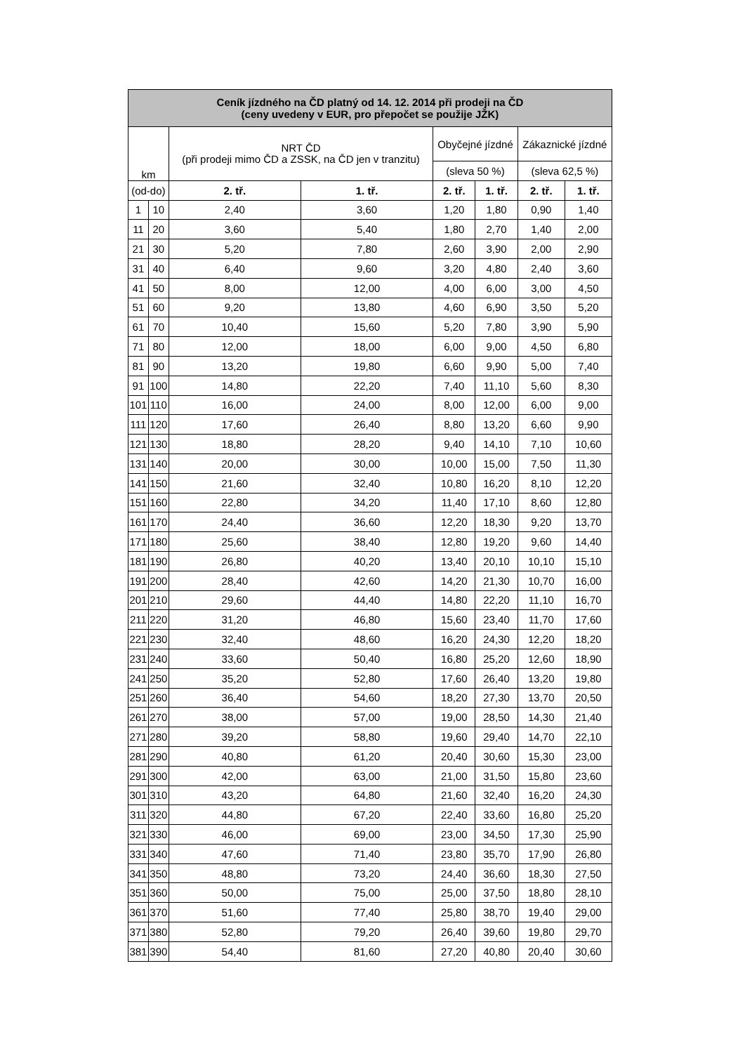| Ceník jízdného na ČD platný od 14. 12. 2014 při prodeji na ČD (ceny uvedeny v EUR, pro přepočet se použije JŽK) | | | | | | | |
| --- | --- | --- | --- | --- | --- | --- | --- |
| km | | NRT ČD (při prodeji mimo ČD a ZSSK, na ČD jen v tranzitu) | | Obyčejné jízdné | | Zákaznické jízdné | |
| | | | | (sleva 50 %) | | (sleva 62,5 %) | |
| (od-do) | | 2. tř. | 1. tř. | 2. tř. | 1. tř. | 2. tř. | 1. tř. |
| 1 | 10 | 2,40 | 3,60 | 1,20 | 1,80 | 0,90 | 1,40 |
| 11 | 20 | 3,60 | 5,40 | 1,80 | 2,70 | 1,40 | 2,00 |
| 21 | 30 | 5,20 | 7,80 | 2,60 | 3,90 | 2,00 | 2,90 |
| 31 | 40 | 6,40 | 9,60 | 3,20 | 4,80 | 2,40 | 3,60 |
| 41 | 50 | 8,00 | 12,00 | 4,00 | 6,00 | 3,00 | 4,50 |
| 51 | 60 | 9,20 | 13,80 | 4,60 | 6,90 | 3,50 | 5,20 |
| 61 | 70 | 10,40 | 15,60 | 5,20 | 7,80 | 3,90 | 5,90 |
| 71 | 80 | 12,00 | 18,00 | 6,00 | 9,00 | 4,50 | 6,80 |
| 81 | 90 | 13,20 | 19,80 | 6,60 | 9,90 | 5,00 | 7,40 |
| 91 | 100 | 14,80 | 22,20 | 7,40 | 11,10 | 5,60 | 8,30 |
| 101 | 110 | 16,00 | 24,00 | 8,00 | 12,00 | 6,00 | 9,00 |
| 111 | 120 | 17,60 | 26,40 | 8,80 | 13,20 | 6,60 | 9,90 |
| 121 | 130 | 18,80 | 28,20 | 9,40 | 14,10 | 7,10 | 10,60 |
| 131 | 140 | 20,00 | 30,00 | 10,00 | 15,00 | 7,50 | 11,30 |
| 141 | 150 | 21,60 | 32,40 | 10,80 | 16,20 | 8,10 | 12,20 |
| 151 | 160 | 22,80 | 34,20 | 11,40 | 17,10 | 8,60 | 12,80 |
| 161 | 170 | 24,40 | 36,60 | 12,20 | 18,30 | 9,20 | 13,70 |
| 171 | 180 | 25,60 | 38,40 | 12,80 | 19,20 | 9,60 | 14,40 |
| 181 | 190 | 26,80 | 40,20 | 13,40 | 20,10 | 10,10 | 15,10 |
| 191 | 200 | 28,40 | 42,60 | 14,20 | 21,30 | 10,70 | 16,00 |
| 201 | 210 | 29,60 | 44,40 | 14,80 | 22,20 | 11,10 | 16,70 |
| 211 | 220 | 31,20 | 46,80 | 15,60 | 23,40 | 11,70 | 17,60 |
| 221 | 230 | 32,40 | 48,60 | 16,20 | 24,30 | 12,20 | 18,20 |
| 231 | 240 | 33,60 | 50,40 | 16,80 | 25,20 | 12,60 | 18,90 |
| 241 | 250 | 35,20 | 52,80 | 17,60 | 26,40 | 13,20 | 19,80 |
| 251 | 260 | 36,40 | 54,60 | 18,20 | 27,30 | 13,70 | 20,50 |
| 261 | 270 | 38,00 | 57,00 | 19,00 | 28,50 | 14,30 | 21,40 |
| 271 | 280 | 39,20 | 58,80 | 19,60 | 29,40 | 14,70 | 22,10 |
| 281 | 290 | 40,80 | 61,20 | 20,40 | 30,60 | 15,30 | 23,00 |
| 291 | 300 | 42,00 | 63,00 | 21,00 | 31,50 | 15,80 | 23,60 |
| 301 | 310 | 43,20 | 64,80 | 21,60 | 32,40 | 16,20 | 24,30 |
| 311 | 320 | 44,80 | 67,20 | 22,40 | 33,60 | 16,80 | 25,20 |
| 321 | 330 | 46,00 | 69,00 | 23,00 | 34,50 | 17,30 | 25,90 |
| 331 | 340 | 47,60 | 71,40 | 23,80 | 35,70 | 17,90 | 26,80 |
| 341 | 350 | 48,80 | 73,20 | 24,40 | 36,60 | 18,30 | 27,50 |
| 351 | 360 | 50,00 | 75,00 | 25,00 | 37,50 | 18,80 | 28,10 |
| 361 | 370 | 51,60 | 77,40 | 25,80 | 38,70 | 19,40 | 29,00 |
| 371 | 380 | 52,80 | 79,20 | 26,40 | 39,60 | 19,80 | 29,70 |
| 381 | 390 | 54,40 | 81,60 | 27,20 | 40,80 | 20,40 | 30,60 |